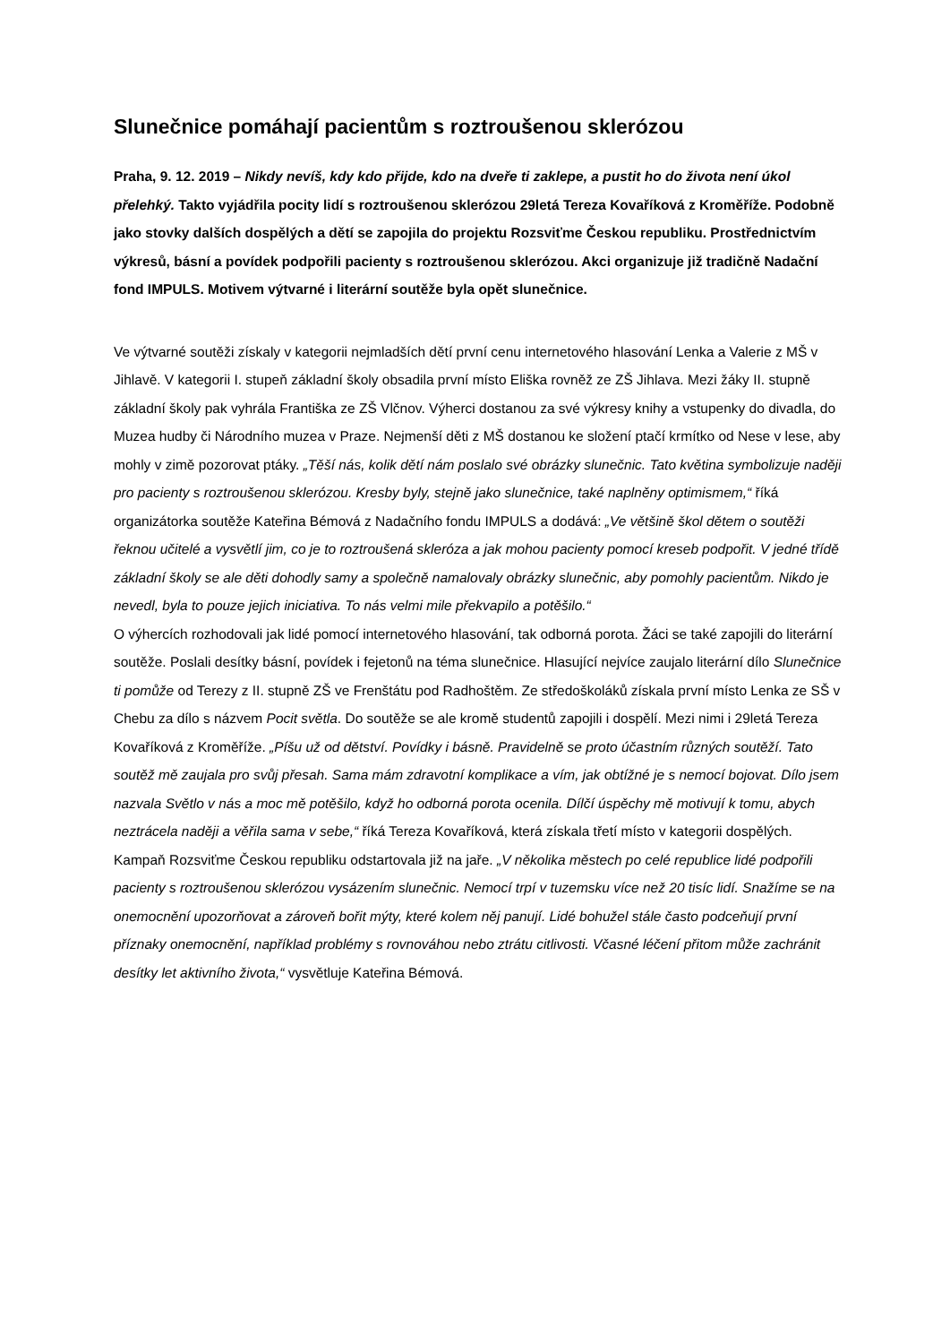Slunečnice pomáhají pacientům s roztroušenou sklerózou
Praha, 9. 12. 2019 – Nikdy nevíš, kdy kdo přijde, kdo na dveře ti zaklepe, a pustit ho do života není úkol přelehký. Takto vyjádřila pocity lidí s roztroušenou sklerózou 29letá Tereza Kovaříková z Kroměříže. Podobně jako stovky dalších dospělých a dětí se zapojila do projektu Rozsviťme Českou republiku. Prostřednictvím výkresů, básní a povídek podpořili pacienty s roztroušenou sklerózou. Akci organizuje již tradičně Nadační fond IMPULS. Motivem výtvarné i literární soutěže byla opět slunečnice.
Ve výtvarné soutěži získaly v kategorii nejmladších dětí první cenu internetového hlasování Lenka a Valerie z MŠ v Jihlavě. V kategorii I. stupeň základní školy obsadila první místo Eliška rovněž ze ZŠ Jihlava. Mezi žáky II. stupně základní školy pak vyhrála Františka ze ZŠ Vlčnov. Výherci dostanou za své výkresy knihy a vstupenky do divadla, do Muzea hudby či Národního muzea v Praze. Nejmenší děti z MŠ dostanou ke složení ptačí krmítko od Nese v lese, aby mohly v zimě pozorovat ptáky. „Těší nás, kolik dětí nám poslalo své obrázky slunečnic. Tato květina symbolizuje naději pro pacienty s roztroušenou sklerózou. Kresby byly, stejně jako slunečnice, také naplněny optimismem,“ říká organizátorka soutěže Kateřina Bémová z Nadačního fondu IMPULS a dodává: „Ve většině škol dětem o soutěži řeknou učitelé a vysvětlí jim, co je to roztroušená skleróza a jak mohou pacienty pomocí kreseb podpořit. V jedné třídě základní školy se ale děti dohodly samy a společně namalovaly obrázky slunečnic, aby pomohly pacientům. Nikdo je nevedl, byla to pouze jejich iniciativa. To nás velmi mile překvapilo a potěšilo.“
O výhercích rozhodovali jak lidé pomocí internetového hlasování, tak odborná porota. Žáci se také zapojili do literární soutěže. Poslali desítky básní, povídek i fejetonů na téma slunečnice. Hlasující nejvíce zaujalo literární dílo Slunečnice ti pomůže od Terezy z II. stupně ZŠ ve Frenštátu pod Radhoštěm. Ze středoškoláků získala první místo Lenka ze SŠ v Chebu za dílo s názvem Pocit světla. Do soutěže se ale kromě studentů zapojili i dospělí. Mezi nimi i 29letá Tereza Kovaříková z Kroměříže. „Píšu už od dětství. Povídky i básně. Pravidelně se proto účastním různých soutěží. Tato soutěž mě zaujala pro svůj přesah. Sama mám zdravotní komplikace a vím, jak obtížné je s nemocí bojovat. Dílo jsem nazvala Světlo v nás a moc mě potěšilo, když ho odborná porota ocenila. Dílčí úspěchy mě motivují k tomu, abych neztrácela naději a věřila sama v sebe,“ říká Tereza Kovaříková, která získala třetí místo v kategorii dospělých.
Kampaň Rozsviťme Českou republiku odstartovala již na jaře. „V několika městech po celé republice lidé podpořili pacienty s roztroušenou sklerózou vysázením slunečnic. Nemocí trpí v tuzemsku více než 20 tisíc lidí. Snažíme se na onemocnění upozorňovat a zároveň bořit mýty, které kolem něj panují. Lidé bohužel stále často podceňují první příznaky onemocnění, například problémy s rovnováhou nebo ztrátu citlivosti. Včasné léčení přitom může zachránit desítky let aktivního života,“ vysvětluje Kateřina Bémová.